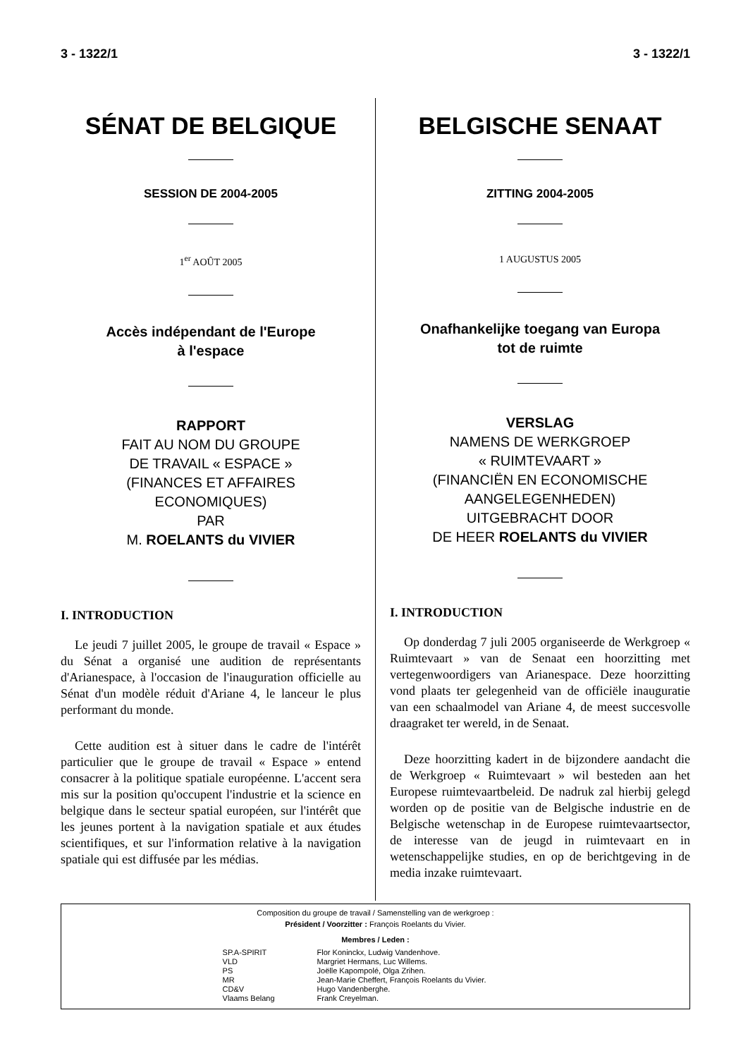3 - 1322/1 3 - 1322/1
SÉNAT DE BELGIQUE
SESSION DE 2004-2005
1<sup>er</sup> AOÛT 2005
Accès indépendant de l'Europe
à l'espace
RAPPORT
FAIT AU NOM DU GROUPE
DE TRAVAIL « ESPACE »
(FINANCES ET AFFAIRES
ECONOMIQUES)
PAR
M. ROELANTS du VIVIER
I. INTRODUCTION
Le jeudi 7 juillet 2005, le groupe de travail « Espace » du Sénat a organisé une audition de représentants d'Arianespace, à l'occasion de l'inauguration officielle au Sénat d'un modèle réduit d'Ariane 4, le lanceur le plus performant du monde.
Cette audition est à situer dans le cadre de l'intérêt particulier que le groupe de travail « Espace » entend consacrer à la politique spatiale européenne. L'accent sera mis sur la position qu'occupent l'industrie et la science en belgique dans le secteur spatial européen, sur l'intérêt que les jeunes portent à la navigation spatiale et aux études scientifiques, et sur l'information relative à la navigation spatiale qui est diffusée par les médias.
BELGISCHE SENAAT
ZITTING 2004-2005
1 AUGUSTUS 2005
Onafhankelijke toegang van Europa
tot de ruimte
VERSLAG
NAMENS DE WERKGROEP
« RUIMTEVAART »
(FINANCIËN EN ECONOMISCHE
AANGELEGENHEDEN)
UITGEBRACHT DOOR
DE HEER ROELANTS du VIVIER
I. INTRODUCTION
Op donderdag 7 juli 2005 organiseerde de Werkgroep « Ruimtevaart » van de Senaat een hoorzitting met vertegenwoordigers van Arianespace. Deze hoorzitting vond plaats ter gelegenheid van de officiële inauguratie van een schaalmodel van Ariane 4, de meest succesvolle draagraket ter wereld, in de Senaat.
Deze hoorzitting kadert in de bijzondere aandacht die de Werkgroep « Ruimtevaart » wil besteden aan het Europese ruimtevaartbeleid. De nadruk zal hierbij gelegd worden op de positie van de Belgische industrie en de Belgische wetenschap in de Europese ruimtevaartsector, de interesse van de jeugd in ruimtevaart en in wetenschappelijke studies, en op de berichtgeving in de media inzake ruimtevaart.
Composition du groupe de travail / Samenstelling van de werkgroep :
Président / Voorzitter : François Roelants du Vivier.
Membres / Leden :
| SP.A-SPIRIT | Flor Koninckx, Ludwig Vandenhove. |
| VLD | Margriet Hermans, Luc Willems. |
| PS | Joëlle Kapompolé, Olga Zrihen. |
| MR | Jean-Marie Cheffert, François Roelants du Vivier. |
| CD&V | Hugo Vandenberghe. |
| Vlaams Belang | Frank Creyelman. |